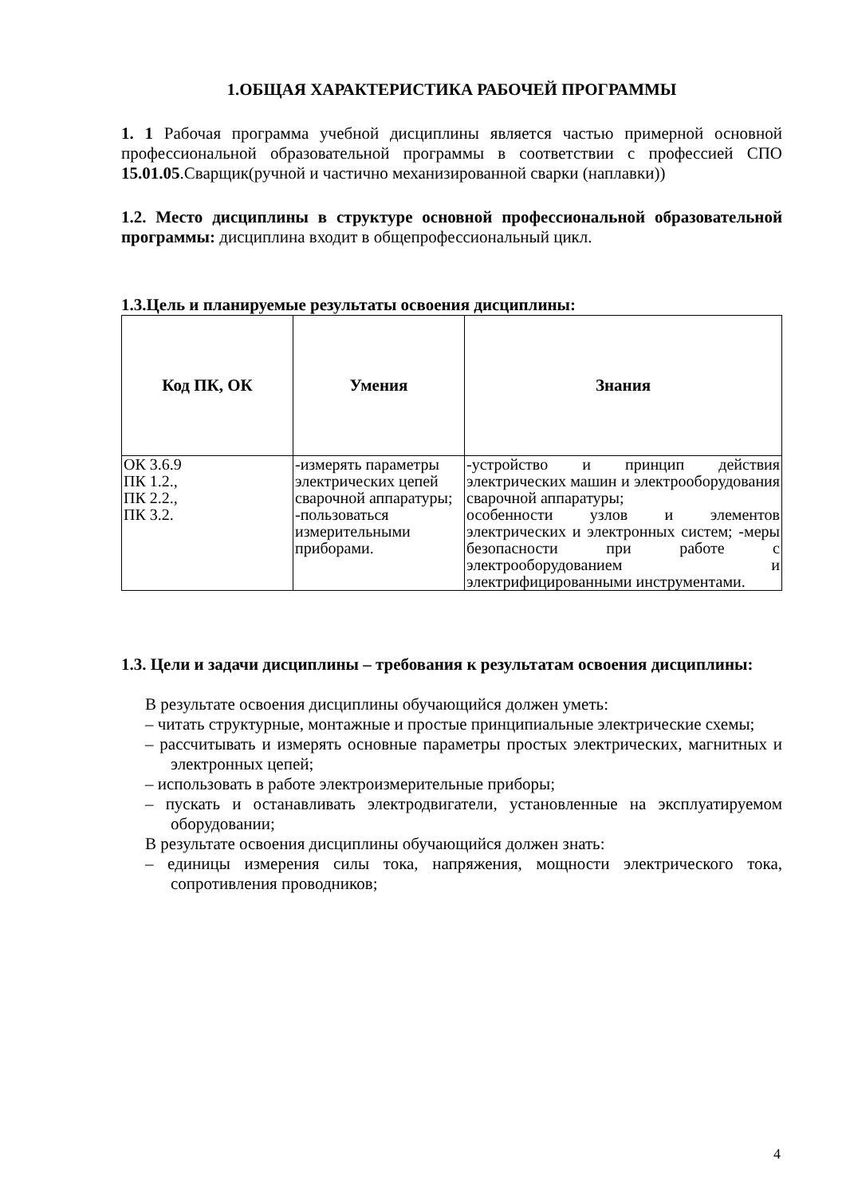1.ОБЩАЯ ХАРАКТЕРИСТИКА РАБОЧЕЙ ПРОГРАММЫ
1. 1 Рабочая программа учебной дисциплины является частью примерной основной профессиональной образовательной программы в соответствии с профессией СПО 15.01.05.Сварщик(ручной и частично механизированной сварки (наплавки))
1.2. Место дисциплины в структуре основной профессиональной образовательной программы: дисциплина входит в общепрофессиональный цикл.
1.3.Цель и планируемые результаты освоения дисциплины:
| Код ПК, ОК | Умения | Знания |
| --- | --- | --- |
| ОК 3.6.9 ПК 1.2., ПК 2.2., ПК 3.2. | -измерять параметры электрических цепей сварочной аппаратуры; -пользоваться измерительными приборами. | -устройство и принцип действия электрических машин и электрооборудования сварочной аппаратуры; особенности узлов и элементов электрических и электронных систем; -меры безопасности при работе с электрооборудованием и электрифицированными инструментами. |
1.3. Цели и задачи дисциплины – требования к результатам освоения дисциплины:
В результате освоения дисциплины обучающийся должен уметь:
– читать структурные, монтажные и простые принципиальные электрические схемы;
– рассчитывать и измерять основные параметры простых электрических, магнитных и электронных цепей;
– использовать в работе электроизмерительные приборы;
– пускать и останавливать электродвигатели, установленные на эксплуатируемом оборудовании;
В результате освоения дисциплины обучающийся должен знать:
– единицы измерения силы тока, напряжения, мощности электрического тока, сопротивления проводников;
4